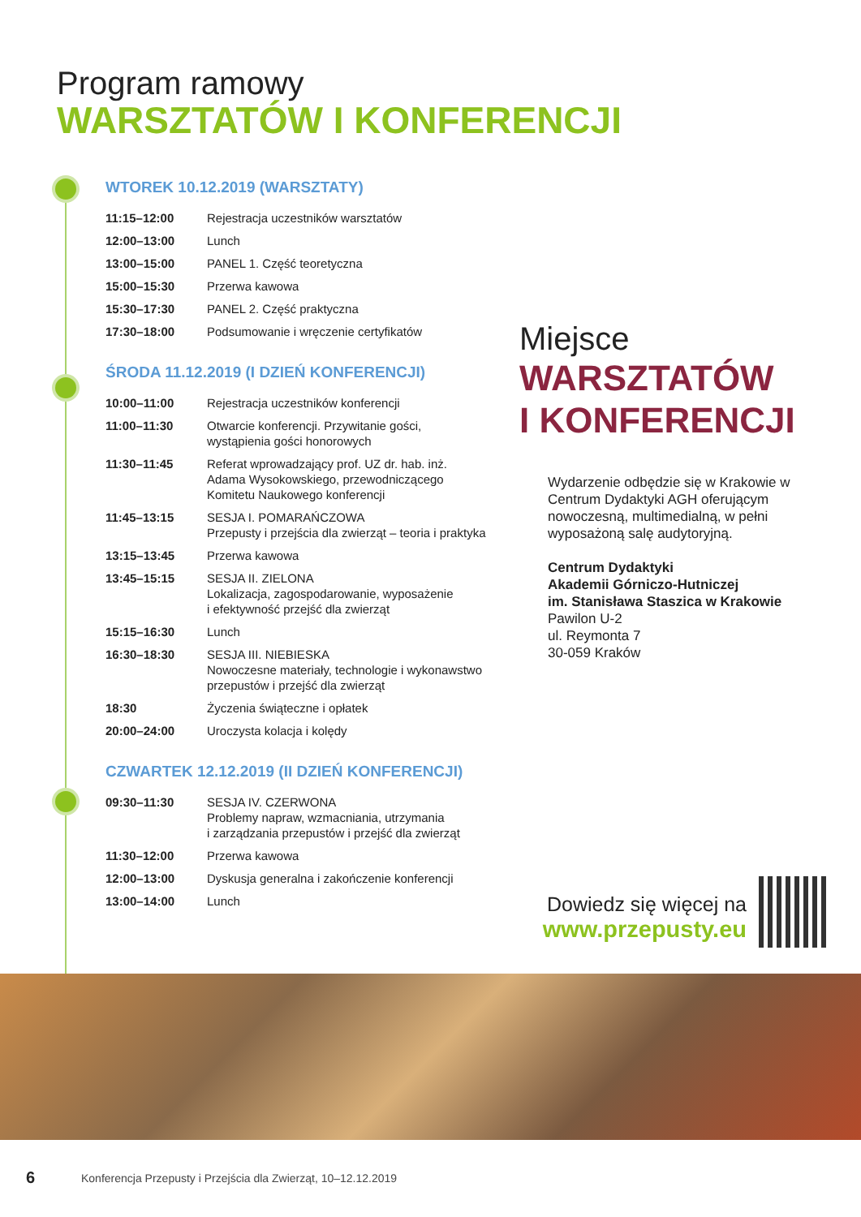Program ramowy
WARSZTATÓW I KONFERENCJI
WTOREK 10.12.2019 (WARSZTATY)
| 11:15–12:00 | Rejestracja uczestników warsztatów |
| 12:00–13:00 | Lunch |
| 13:00–15:00 | PANEL 1. Część teoretyczna |
| 15:00–15:30 | Przerwa kawowa |
| 15:30–17:30 | PANEL 2. Część praktyczna |
| 17:30–18:00 | Podsumowanie i wręczenie certyfikatów |
ŚRODA 11.12.2019 (I DZIEŃ KONFERENCJI)
| 10:00–11:00 | Rejestracja uczestników konferencji |
| 11:00–11:30 | Otwarcie konferencji. Przywitanie gości, wystąpienia gości honorowych |
| 11:30–11:45 | Referat wprowadzający prof. UZ dr. hab. inż. Adama Wysokowskiego, przewodniczącego Komitetu Naukowego konferencji |
| 11:45–13:15 | SESJA I. POMARAŃCZOWA Przepusty i przejścia dla zwierząt – teoria i praktyka |
| 13:15–13:45 | Przerwa kawowa |
| 13:45–15:15 | SESJA II. ZIELONA Lokalizacja, zagospodarowanie, wyposażenie i efektywność przejść dla zwierząt |
| 15:15–16:30 | Lunch |
| 16:30–18:30 | SESJA III. NIEBIESKA Nowoczesne materiały, technologie i wykonawstwo przepustów i przejść dla zwierząt |
| 18:30 | Życzenia świąteczne i opłatek |
| 20:00–24:00 | Uroczysta kolacja i kolędy |
CZWARTEK 12.12.2019 (II DZIEŃ KONFERENCJI)
| 09:30–11:30 | SESJA IV. CZERWONA Problemy napraw, wzmacniania, utrzymania i zarządzania przepustów i przejść dla zwierząt |
| 11:30–12:00 | Przerwa kawowa |
| 12:00–13:00 | Dyskusja generalna i zakończenie konferencji |
| 13:00–14:00 | Lunch |
Miejsce
WARSZTATÓW
I KONFERENCJI
Wydarzenie odbędzie się w Krakowie w Centrum Dydaktyki AGH oferującym nowoczesną, multimedialną, w pełni wyposażoną salę audytoryjną.
Centrum Dydaktyki
Akademii Górniczo-Hutniczej
im. Stanisława Staszica w Krakowie
Pawilon U-2
ul. Reymonta 7
30-059 Kraków
Dowiedz się więcej na
www.przepusty.eu
6
Konferencja Przepusty i Przejścia dla Zwierząt, 10–12.12.2019